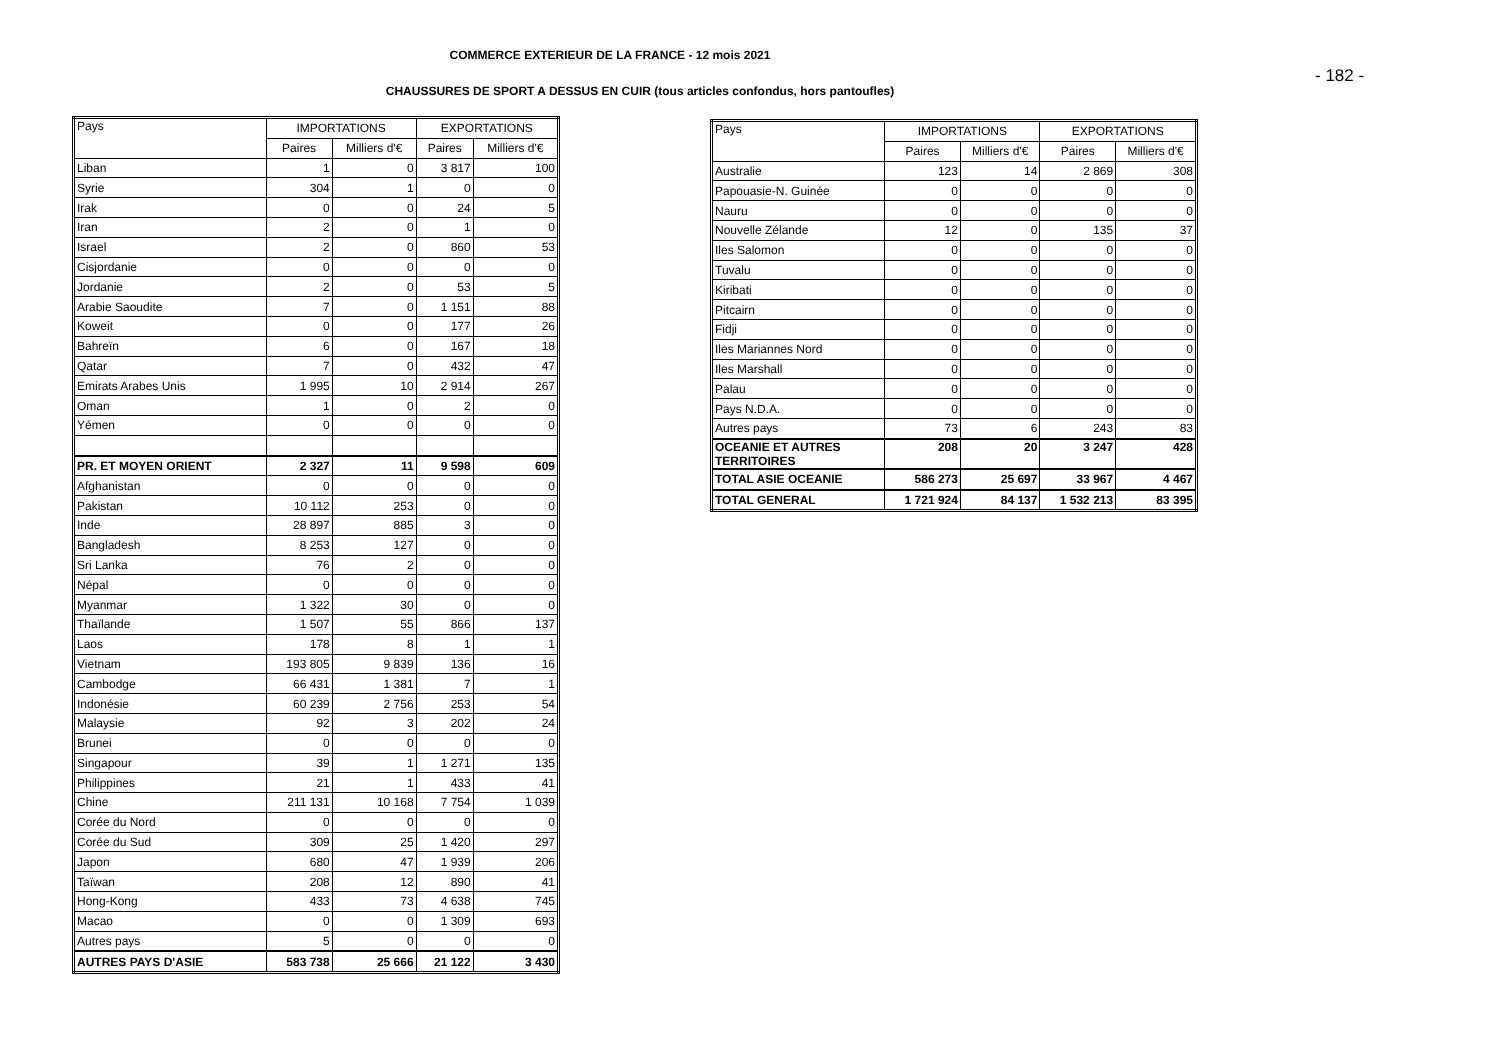COMMERCE EXTERIEUR DE LA FRANCE - 12 mois 2021
- 182 -
CHAUSSURES DE SPORT A DESSUS EN CUIR (tous articles confondus, hors pantoufles)
| Pays | IMPORTATIONS | | EXPORTATIONS | |
| --- | --- | --- | --- | --- |
| | Paires | Milliers d'€ | Paires | Milliers d'€ |
| Liban | 1 | 0 | 3 817 | 100 |
| Syrie | 304 | 1 | 0 | 0 |
| Irak | 0 | 0 | 24 | 5 |
| Iran | 2 | 0 | 1 | 0 |
| Israel | 2 | 0 | 860 | 53 |
| Cisjordanie | 0 | 0 | 0 | 0 |
| Jordanie | 2 | 0 | 53 | 5 |
| Arabie Saoudite | 7 | 0 | 1 151 | 88 |
| Koweit | 0 | 0 | 177 | 26 |
| Bahreïn | 6 | 0 | 167 | 18 |
| Qatar | 7 | 0 | 432 | 47 |
| Emirats Arabes Unis | 1 995 | 10 | 2 914 | 267 |
| Oman | 1 | 0 | 2 | 0 |
| Yémen | 0 | 0 | 0 | 0 |
| PR. ET MOYEN ORIENT | 2 327 | 11 | 9 598 | 609 |
| Afghanistan | 0 | 0 | 0 | 0 |
| Pakistan | 10 112 | 253 | 0 | 0 |
| Inde | 28 897 | 885 | 3 | 0 |
| Bangladesh | 8 253 | 127 | 0 | 0 |
| Sri Lanka | 76 | 2 | 0 | 0 |
| Népal | 0 | 0 | 0 | 0 |
| Myanmar | 1 322 | 30 | 0 | 0 |
| Thaïlande | 1 507 | 55 | 866 | 137 |
| Laos | 178 | 8 | 1 | 1 |
| Vietnam | 193 805 | 9 839 | 136 | 16 |
| Cambodge | 66 431 | 1 381 | 7 | 1 |
| Indonésie | 60 239 | 2 756 | 253 | 54 |
| Malaysie | 92 | 3 | 202 | 24 |
| Brunei | 0 | 0 | 0 | 0 |
| Singapour | 39 | 1 | 1 271 | 135 |
| Philippines | 21 | 1 | 433 | 41 |
| Chine | 211 131 | 10 168 | 7 754 | 1 039 |
| Corée du Nord | 0 | 0 | 0 | 0 |
| Corée du Sud | 309 | 25 | 1 420 | 297 |
| Japon | 680 | 47 | 1 939 | 206 |
| Taïwan | 208 | 12 | 890 | 41 |
| Hong-Kong | 433 | 73 | 4 638 | 745 |
| Macao | 0 | 0 | 1 309 | 693 |
| Autres pays | 5 | 0 | 0 | 0 |
| AUTRES PAYS D'ASIE | 583 738 | 25 666 | 21 122 | 3 430 |
| Pays | IMPORTATIONS | | EXPORTATIONS | |
| --- | --- | --- | --- | --- |
| | Paires | Milliers d'€ | Paires | Milliers d'€ |
| Australie | 123 | 14 | 2 869 | 308 |
| Papouasie-N. Guinée | 0 | 0 | 0 | 0 |
| Nauru | 0 | 0 | 0 | 0 |
| Nouvelle Zélande | 12 | 0 | 135 | 37 |
| Iles Salomon | 0 | 0 | 0 | 0 |
| Tuvalu | 0 | 0 | 0 | 0 |
| Kiribati | 0 | 0 | 0 | 0 |
| Pitcairn | 0 | 0 | 0 | 0 |
| Fidji | 0 | 0 | 0 | 0 |
| Iles Mariannes Nord | 0 | 0 | 0 | 0 |
| Iles Marshall | 0 | 0 | 0 | 0 |
| Palau | 0 | 0 | 0 | 0 |
| Pays N.D.A. | 0 | 0 | 0 | 0 |
| Autres pays | 73 | 6 | 243 | 83 |
| OCEANIE ET AUTRES TERRITOIRES | 208 | 20 | 3 247 | 428 |
| TOTAL ASIE OCEANIE | 586 273 | 25 697 | 33 967 | 4 467 |
| TOTAL GENERAL | 1 721 924 | 84 137 | 1 532 213 | 83 395 |